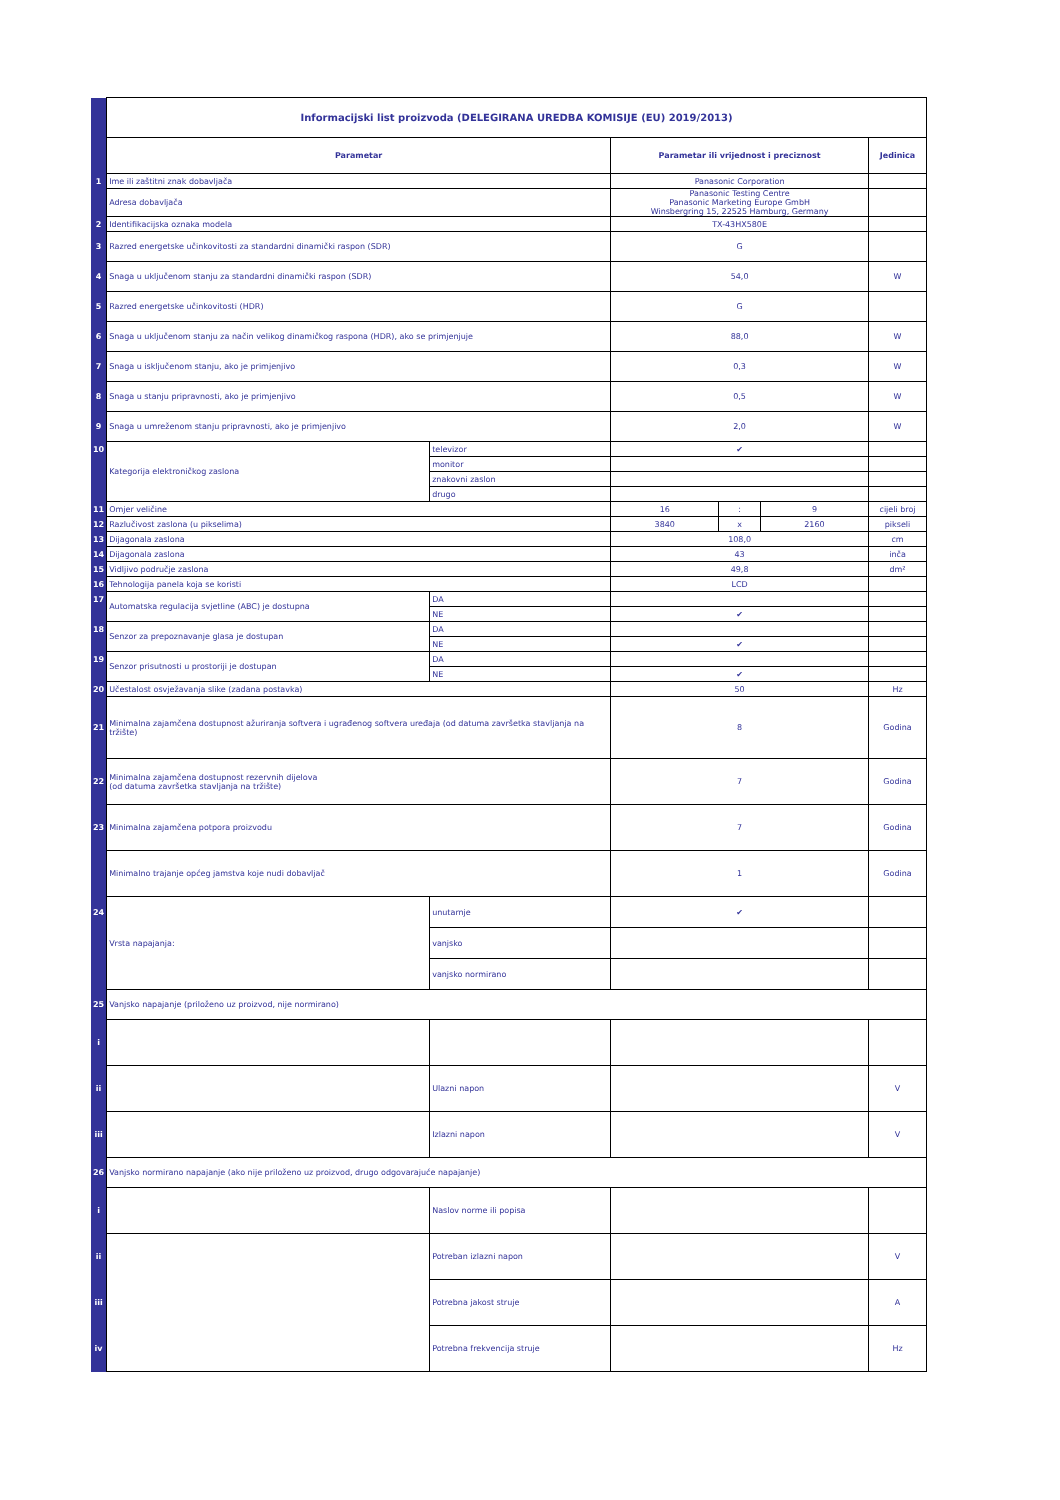| | Informacijski list proizvoda (DELEGIRANA UREDBA KOMISIJE (EU) 2019/2013) | | | | | |
| | Parametar | | Parametar ili vrijednost i preciznost | | | Jedinica |
| 1 | Ime ili zaštitni znak dobavljača | | Panasonic Corporation | | | |
| | Adresa dobavljača | | Panasonic Testing Centre Panasonic Marketing Europe GmbH Winsbergring 15, 22525 Hamburg, Germany | | | |
| 2 | Identifikacijska oznaka modela | | TX-43HX580E | | | |
| 3 | Razred energetske učinkovitosti za standardni dinamički raspon (SDR) | | G | | | |
| 4 | Snaga u uključenom stanju za standardni dinamički raspon (SDR) | | 54,0 | | | W |
| 5 | Razred energetske učinkovitosti (HDR) | | G | | | |
| 6 | Snaga u uključenom stanju za način velikog dinamičkog raspona (HDR), ako se primjenjuje | | 88,0 | | | W |
| 7 | Snaga u isključenom stanju, ako je primjenjivo | | 0,3 | | | W |
| 8 | Snaga u stanju pripravnosti, ako je primjenjivo | | 0,5 | | | W |
| 9 | Snaga u umreženom stanju pripravnosti, ako je primjenjivo | | 2,0 | | | W |
| 10 | Kategorija elektroničkog zaslona | televizor | ✔ | | | |
| | | monitor | | | | |
| | | znakovni zaslon | | | | |
| | | drugo | | | | |
| 11 | Omjer veličine | | 16 | : | 9 | cijeli broj |
| 12 | Razlučivost zaslona (u pikselima) | | 3840 | x | 2160 | pikseli |
| 13 | Dijagonala zaslona | | 108,0 | | | cm |
| 14 | Dijagonala zaslona | | 43 | | | inča |
| 15 | Vidljivo područje zaslona | | 49,8 | | | dm² |
| 16 | Tehnologija panela koja se koristi | | LCD | | | |
| 17 | Automatska regulacija svjetline (ABC) je dostupna | DA | | | | |
| | | NE | ✔ | | | |
| 18 | Senzor za prepoznavanje glasa je dostupan | DA | | | | |
| | | NE | ✔ | | | |
| 19 | Senzor prisutnosti u prostoriji je dostupan | DA | | | | |
| | | NE | ✔ | | | |
| 20 | Učestalost osvježavanja slike (zadana postavka) | | 50 | | | Hz |
| 21 | Minimalna zajamčena dostupnost ažuriranja softvera i ugrađenog softvera uređaja (od datuma završetka stavljanja na tržište) | | 8 | | | Godina |
| 22 | Minimalna zajamčena dostupnost rezervnih dijelova (od datuma završetka stavljanja na tržište) | | 7 | | | Godina |
| 23 | Minimalna zajamčena potpora proizvodu | | 7 | | | Godina |
| | Minimalno trajanje općeg jamstva koje nudi dobavljač | | 1 | | | Godina |
| 24 | Vrsta napajanja: | unutarnje | ✔ | | | |
| | | vanjsko | | | | |
| | | vanjsko normirano | | | | |
| 25 | Vanjsko napajanje (priloženo uz proizvod, nije normirano) | | | | | |
| i | | | | | | |
| ii | | Ulazni napon | | | | V |
| iii | | Izlazni napon | | | | V |
| 26 | Vanjsko normirano napajanje (ako nije priloženo uz proizvod, drugo odgovarajuće napajanje) | | | | | |
| i | | Naslov norme ili popisa | | | | |
| ii | | Potreban izlazni napon | | | | V |
| iii | | Potrebna jakost struje | | | | A |
| iv | | Potrebna frekvencija struje | | | | Hz |